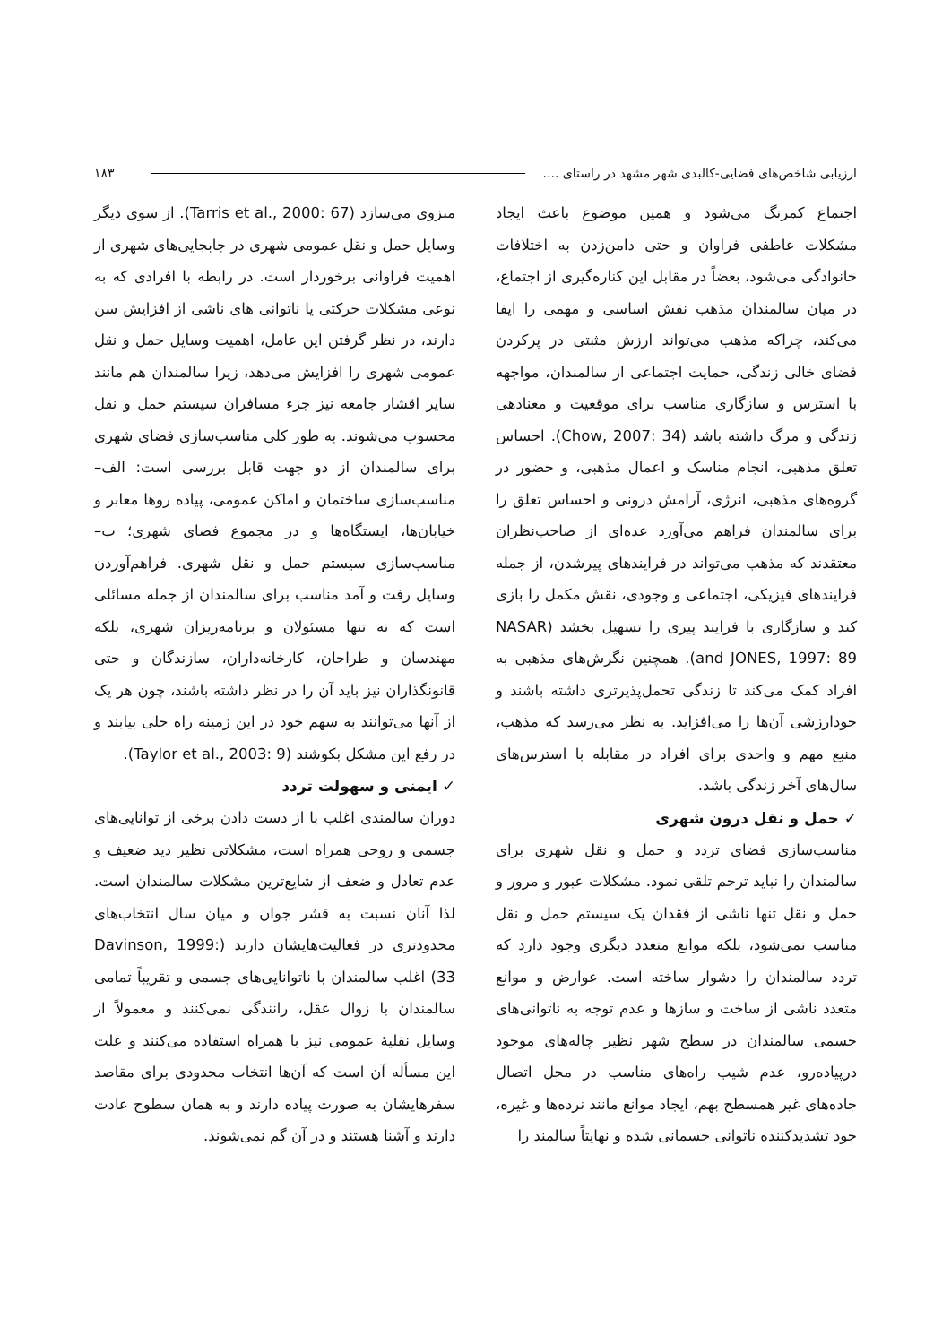ارزیابی شاخص‌های فضایی-کالبدی شهر مشهد در راستای .... ۱۸۳
اجتماع کمرنگ می‌شود و همین موضوع باعث ایجاد مشکلات عاطفی فراوان و حتی دامن‌زدن به اختلافات خانوادگی می‌شود، بعضاً در مقابل این کناره‌گیری از اجتماع، در میان سالمندان مذهب نقش اساسی و مهمی را ایفا می‌کند، چراکه مذهب می‌تواند ارزش مثبتی در پرکردن فضای خالی زندگی، حمایت اجتماعی از سالمندان، مواجهه با استرس و سازگاری مناسب برای موقعیت و معنادهی زندگی و مرگ داشته باشد (Chow, 2007: 34). احساس تعلق مذهبی، انجام مناسک و اعمال مذهبی، و حضور در گروه‌های مذهبی، انرژی، آرامش درونی و احساس تعلق را برای سالمندان فراهم می‌آورد عده‌ای از صاحب‌نظران معتقدند که مذهب می‌تواند در فرایندهای پیرشدن، از جمله فرایندهای فیزیکی، اجتماعی و وجودی، نقش مکمل را بازی کند و سازگاری با فرایند پیری را تسهیل بخشد (NASAR and JONES, 1997: 89). همچنین نگرش‌های مذهبی به افراد کمک می‌کند تا زندگی تحمل‌پذیرتری داشته باشند و خودارزشی آن‌ها را می‌افزاید. به نظر می‌رسد که مذهب، منبع مهم و واحدی برای افراد در مقابله با استرس‌های سال‌های آخر زندگی باشد.
✓ حمل و نقل درون شهری
مناسب‌سازی فضای تردد و حمل و نقل شهری برای سالمندان را نباید ترحم تلقی نمود. مشکلات عبور و مرور و حمل و نقل تنها ناشی از فقدان یک سیستم حمل و نقل مناسب نمی‌شود، بلکه موانع متعدد دیگری وجود دارد که تردد سالمندان را دشوار ساخته است. عوارض و موانع متعدد ناشی از ساخت و سازها و عدم توجه به ناتوانی‌های جسمی سالمندان در سطح شهر نظیر چاله‌های موجود درپیاده‌رو، عدم شیب راه‌های مناسب در محل اتصال جاده‌های غیر همسطح بهم، ایجاد موانع مانند نرده‌ها و غیره، خود تشدیدکننده ناتوانی جسمانی شده و نهایتاً سالمند را
منزوی می‌سازد (Tarris et al., 2000: 67). از سوی دیگر وسایل حمل و نقل عمومی شهری در جابجایی‌های شهری از اهمیت فراوانی برخوردار است. در رابطه با افرادی که به نوعی مشکلات حرکتی یا ناتوانی های ناشی از افزایش سن دارند، در نظر گرفتن این عامل، اهمیت وسایل حمل و نقل عمومی شهری را افزایش می‌دهد، زیرا سالمندان هم مانند سایر اقشار جامعه نیز جزء مسافران سیستم حمل و نقل محسوب می‌شوند. به طور کلی مناسب‌سازی فضای شهری برای سالمندان از دو جهت قابل بررسی است: الف– مناسب‌سازی ساختمان و اماکن عمومی، پیاده روها معابر و خیابان‌ها، ایستگاه‌ها و در مجموع فضای شهری؛ ب– مناسب‌سازی سیستم حمل و نقل شهری. فراهم‌آوردن وسایل رفت و آمد مناسب برای سالمندان از جمله مسائلی است که نه تنها مسئولان و برنامه‌ریزان شهری، بلکه مهندسان و طراحان، کارخانه‌داران، سازندگان و حتی قانونگذاران نیز باید آن را در نظر داشته باشند، چون هر یک از آنها می‌توانند به سهم خود در این زمینه راه حلی بیابند و در رفع این مشکل بکوشند (Taylor et al., 2003: 9).
✓ ایمنی و سهولت تردد
دوران سالمندی اغلب با از دست دادن برخی از توانایی‌های جسمی و روحی همراه است، مشکلاتی نظیر دید ضعیف و عدم تعادل و ضعف از شایع‌ترین مشکلات سالمندان است. لذا آنان نسبت به قشر جوان و میان سال انتخاب‌های محدودتری در فعالیت‌هایشان دارند (Davinson, 1999: 33) اغلب سالمندان با ناتوانایی‌های جسمی و تقریباً تمامی سالمندان با زوال عقل، رانندگی نمی‌کنند و معمولاً از وسایل نقلیهٔ عمومی نیز با همراه استفاده می‌کنند و علت این مسأله آن است که آن‌ها انتخاب محدودی برای مقاصد سفرهایشان به صورت پیاده دارند و به همان سطوح عادت دارند و آشنا هستند و در آن گم نمی‌شوند.